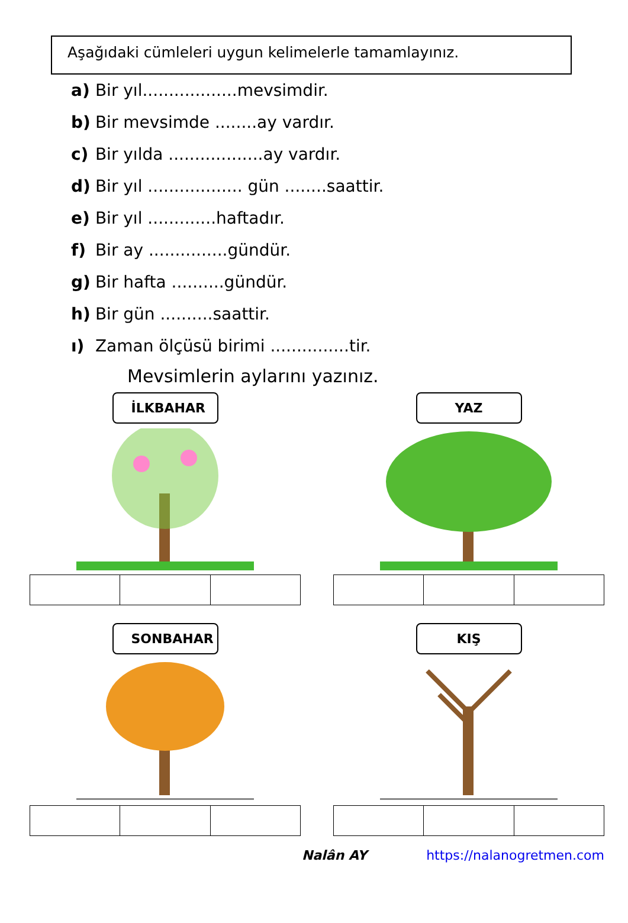Aşağıdaki cümleleri uygun kelimelerle tamamlayınız.
a) Bir yıl..................mevsimdir.
b) Bir mevsimde ........ay vardır.
c) Bir yılda ..................ay vardır.
d) Bir yıl .................. gün ........saattir.
e) Bir yıl .............haftadır.
f) Bir ay ...............gündür.
g) Bir hafta ..........gündür.
h) Bir gün ..........saattir.
ı) Zaman ölçüsü birimi ...............tir.
Mevsimlerin aylarını yazınız.
İLKBAHAR
YAZ
SONBAHAR
KIŞ
Nalân AY https://nalanogretmen.com